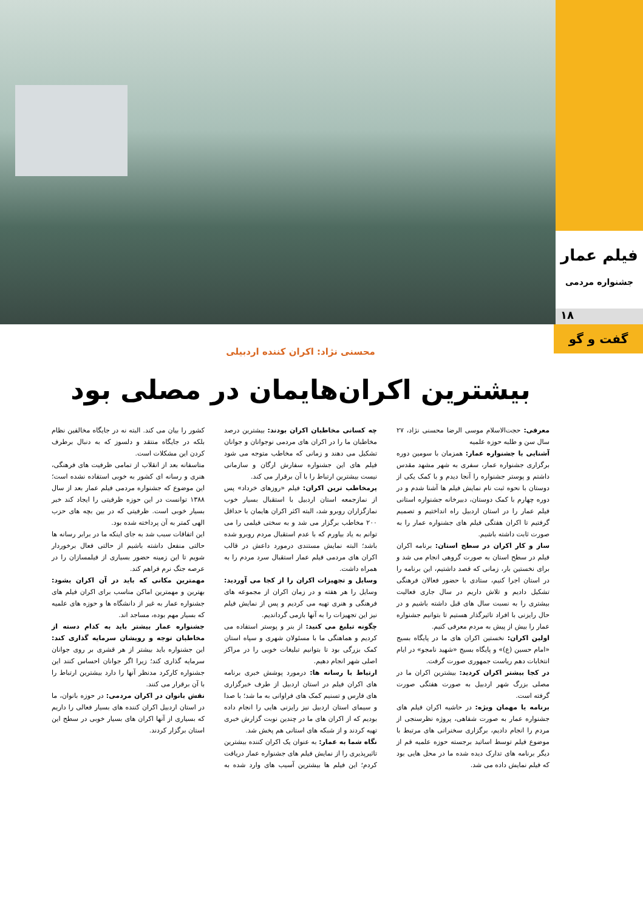فیلم عمار
جشنواره مردمی
۱۸
گفت و گو
محسنی نژاد: اکران کننده اردبیلی
بیشترین اکران‌هایمان در مصلی بود
معرفی: حجت‌الاسلام موسی الرضا محسنی نژاد، ۲۷ سال سن و طلبه حوزه علمیه
آشنایی با جشنواره عمار: همزمان با سومین دوره برگزاری جشنواره عمار، سفری به شهر مشهد مقدس داشتم و پوستر جشنواره را آنجا دیدم و با کمک یکی از دوستان با نحوه ثبت نام نمایش فیلم ها آشنا شدم و در دوره چهارم با کمک دوستان، دبیرخانه جشنواره استانی فیلم عمار را در استان اردبیل راه انداختیم و تصمیم گرفتیم تا اکران هفتگی فیلم های جشنواره عمار را به صورت ثابت داشته باشیم.
ساز و کار اکران در سطح استان: برنامه اکران فیلم در سطح استان به صورت گروهی انجام می شد و برای نخستین بار، زمانی که قصد داشتیم، این برنامه را در استان اجرا کنیم، ستادی با حضور فعالان فرهنگی تشکیل دادیم و تلاش داریم در سال جاری فعالیت بیشتری را به نسبت سال های قبل داشته باشیم و در حال رایزنی با افراد تاثیرگذار هستیم تا بتوانیم جشنواره عمار را بیش از پیش به مردم معرفی کنیم.
اولین اکران: نخستین اکران های ما در پایگاه بسیج «امام حسین (ع)» و پایگاه بسیج «شهید نامجو» در ایام انتخابات دهم ریاست جمهوری صورت گرفت.
در کجا بیشتر اکران کردید: بیشترین اکران ما در مصلی بزرگ شهر اردبیل به صورت هفتگی صورت گرفته است.
برنامه یا مهمان ویژه: در حاشیه اکران فیلم های جشنواره عمار به صورت شفاهی، پروژه نظرسنجی از مردم را انجام دادیم، برگزاری سخنرانی های مرتبط با موضوع فیلم توسط اساتید برجسته حوزه علمیه قم از دیگر برنامه های تدارک دیده شده ما در محل هایی بود که فیلم نمایش داده می شد.
چه کسانی مخاطبان اکران بودند: بیشترین درصد مخاطبان ما را در اکران های مردمی نوجوانان و جوانان تشکیل می دهند و زمانی که مخاطب متوجه می شود فیلم های این جشنواره سفارش ارگان و سازمانی نیست بیشترین ارتباط را با آن برقرار می کند.
پرمخاطب ترین اکران: فیلم «روزهای خرداد» پس از نمازجمعه استان اردبیل با استقبال بسیار خوب نمازگزاران روبرو شد، البته اکثر اکران هایمان با حداقل ۲۰۰ مخاطب برگزار می شد و به سختی فیلمی را می توانم به یاد بیاورم که با عدم استقبال مردم روبرو شده باشد؛ البته نمایش مستندی درمورد داعش در قالب اکران های مردمی فیلم عمار استقبال سرد مردم را به همراه داشت.
وسایل و تجهیزات اکران را از کجا می آوردید: وسایل را هر هفته و در زمان اکران از مجموعه های فرهنگی و هنری تهیه می کردیم و پس از نمایش فیلم نیز این تجهیزات را به آنها بازمی گرداندیم.
چگونه تبلیغ می کنید: از بنر و پوستر استفاده می کردیم و هماهنگی ما با مسئولان شهری و سپاه استان کمک بزرگی بود تا بتوانیم تبلیغات خوبی را در مراکز اصلی شهر انجام دهیم.
ارتباط با رسانه ها: درمورد پوشش خبری برنامه های اکران فیلم در استان اردبیل از طرف خبرگزاری های فارس و تسنیم کمک های فراوانی به ما شد؛ با صدا و سیمای استان اردبیل نیز رایزنی هایی را انجام داده بودیم که از اکران های ما در چندین نوبت گزارش خبری تهیه کردند و از شبکه های استانی هم پخش شد.
نگاه شما به عمار: به عنوان یک اکران کننده بیشترین تاثیرپذیری را از نمایش فیلم های جشنواره عمار دریافت کردم؛ این فیلم ها بیشترین آسیب های وارد شده به کشور را بیان می کند. البته نه در جایگاه مخالفین نظام بلکه در جایگاه منتقد و دلسوز که به دنبال برطرف کردن این مشکلات است.
متاسفانه بعد از انقلاب از تمامی ظرفیت های فرهنگی، هنری و رسانه ای کشور به خوبی استفاده نشده است؛ این موضوع که جشنواره مردمی فیلم عمار بعد از سال ۱۳۸۸ توانست در این حوزه ظرفیتی را ایجاد کند خبر بسیار خوبی است. ظرفیتی که در بین بچه های حزب الهی کمتر به آن پرداخته شده بود.
این اتفاقات سبب شد به جای اینکه ما در برابر رسانه ها حالتی منفعل داشته باشیم از حالتی فعال برخوردار شویم تا این زمینه حضور بسیاری از فیلمسازان را در عرصه جنگ نرم فراهم کند.
مهمترین مکانی که باید در آن اکران بشود: بهترین و مهمترین اماکن مناسب برای اکران فیلم های جشنواره عمار به غیر از دانشگاه ها و حوزه های علمیه که بسیار مهم بوده، مساجد اند.
جشنواره عمار بیشتر باید به کدام دسته از مخاطبان توجه و رویشان سرمایه گذاری کند: این جشنواره باید بیشتر از هر قشری بر روی جوانان سرمایه گذاری کند؛ زیرا اگر جوانان احساس کنند این جشنواره کارکرد مدنظر آنها را دارد بیشترین ارتباط را با آن برقرار می کنند.
نقش بانوان در اکران مردمی: در حوزه بانوان، ما در استان اردبیل اکران کننده های بسیار فعالی را داریم که بسیاری از آنها اکران های بسیار خوبی در سطح این استان برگزار کردند.